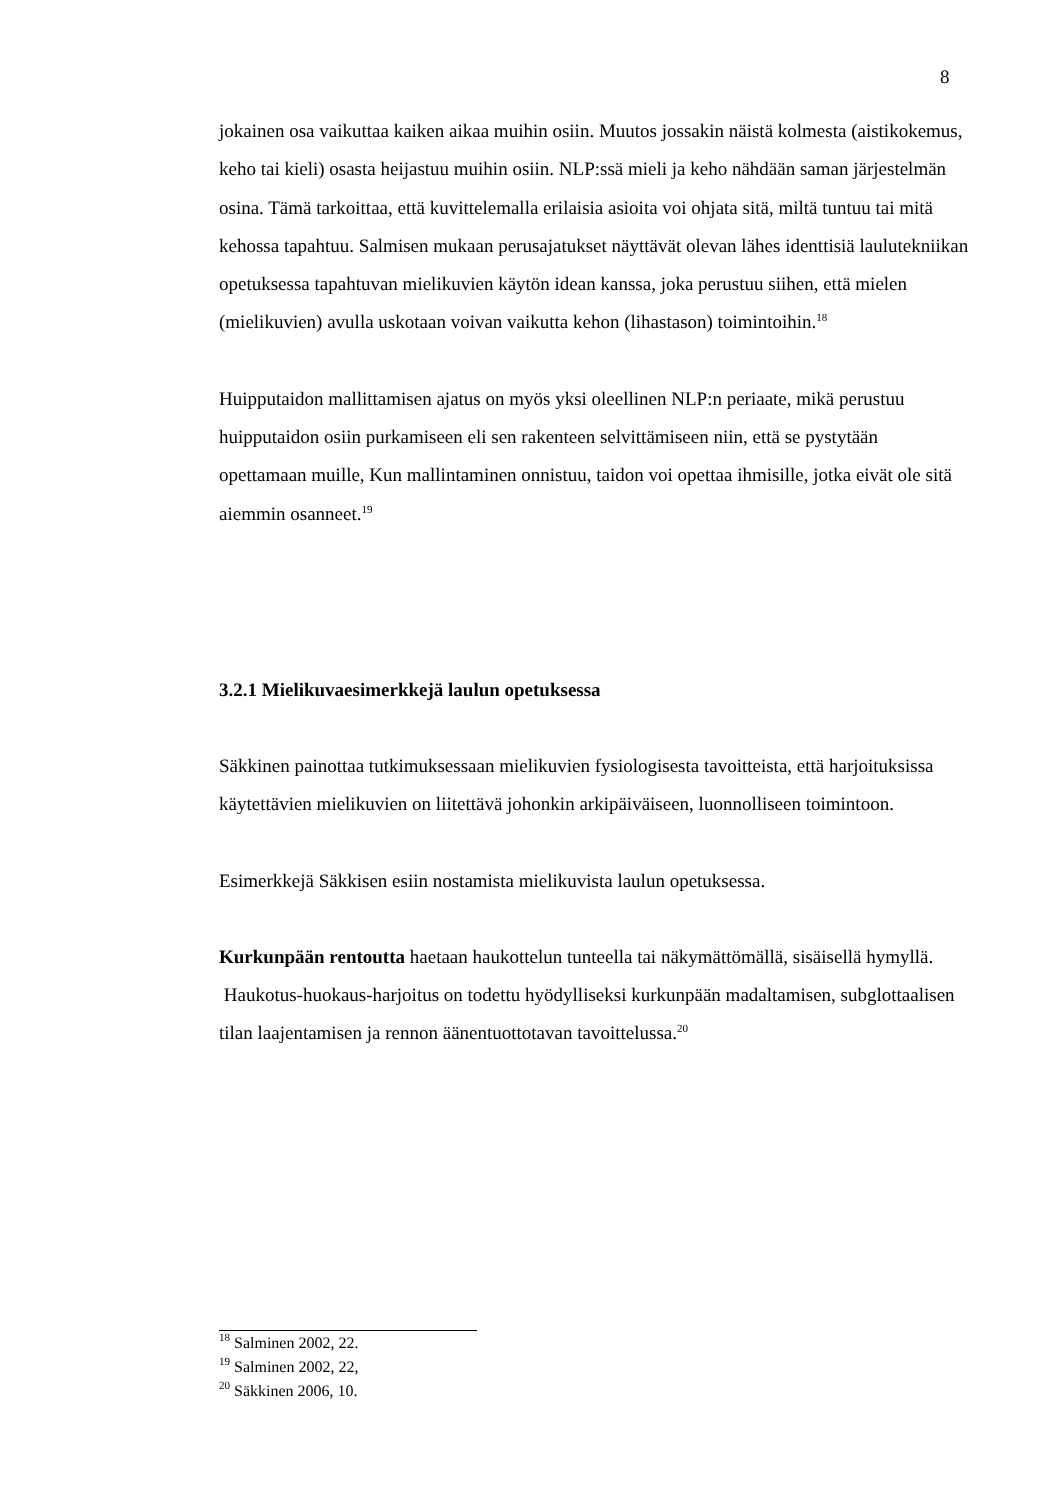8
jokainen osa vaikuttaa kaiken aikaa muihin osiin. Muutos jossakin näistä kolmesta (aistikokemus, keho tai kieli) osasta heijastuu muihin osiin. NLP:ssä mieli ja keho nähdään saman järjestelmän osina. Tämä tarkoittaa, että kuvittelemalla erilaisia asioita voi ohjata sitä, miltä tuntuu tai mitä kehossa tapahtuu. Salmisen mukaan perusajatukset näyttävät olevan lähes identtisiä laulutekniikan opetuksessa tapahtuvan mielikuvien käytön idean kanssa, joka perustuu siihen, että mielen (mielikuvien) avulla uskotaan voivan vaikutta kehon (lihastason) toimintoihin.<sup>18</sup>
Huipputaidon mallittamisen ajatus on myös yksi oleellinen NLP:n periaate, mikä perustuu huipputaidon osiin purkamiseen eli sen rakenteen selvittämiseen niin, että se pystytään opettamaan muille, Kun mallintaminen onnistuu, taidon voi opettaa ihmisille, jotka eivät ole sitä aiemmin osanneet.<sup>19</sup>
3.2.1 Mielikuvaesimerkkejä laulun opetuksessa
Säkkinen painottaa tutkimuksessaan mielikuvien fysiologisesta tavoitteista, että harjoituksissa käytettävien mielikuvien on liitettävä johonkin arkipäiväiseen, luonnolliseen toimintoon.
Esimerkkejä Säkkisen esiin nostamista mielikuvista laulun opetuksessa.
Kurkunpään rentoutta haetaan haukottelun tunteella tai näkymättömällä, sisäisellä hymyllä. Haukotus-huokaus-harjoitus on todettu hyödylliseksi kurkunpään madaltamisen, subglottaalisen tilan laajentamisen ja rennon äänentuottotavan tavoittelussa.<sup>20</sup>
<sup>18</sup> Salminen 2002, 22.
<sup>19</sup> Salminen 2002, 22,
<sup>20</sup> Säkkinen 2006, 10.